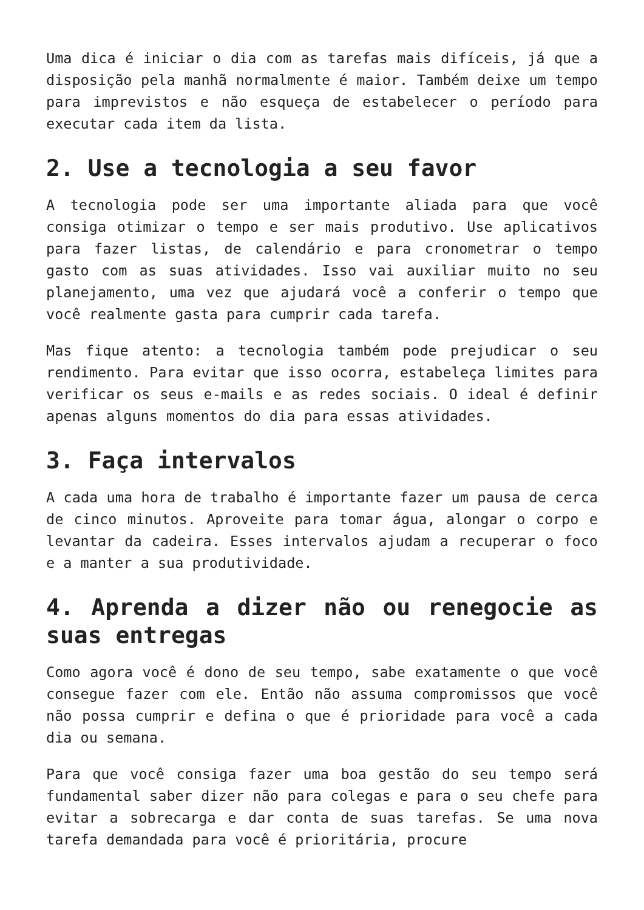Uma dica é iniciar o dia com as tarefas mais difíceis, já que a disposição pela manhã normalmente é maior. Também deixe um tempo para imprevistos e não esqueça de estabelecer o período para executar cada item da lista.
2. Use a tecnologia a seu favor
A tecnologia pode ser uma importante aliada para que você consiga otimizar o tempo e ser mais produtivo. Use aplicativos para fazer listas, de calendário e para cronometrar o tempo gasto com as suas atividades. Isso vai auxiliar muito no seu planejamento, uma vez que ajudará você a conferir o tempo que você realmente gasta para cumprir cada tarefa.
Mas fique atento: a tecnologia também pode prejudicar o seu rendimento. Para evitar que isso ocorra, estabeleça limites para verificar os seus e-mails e as redes sociais. O ideal é definir apenas alguns momentos do dia para essas atividades.
3. Faça intervalos
A cada uma hora de trabalho é importante fazer um pausa de cerca de cinco minutos. Aproveite para tomar água, alongar o corpo e levantar da cadeira. Esses intervalos ajudam a recuperar o foco e a manter a sua produtividade.
4. Aprenda a dizer não ou renegocie as suas entregas
Como agora você é dono de seu tempo, sabe exatamente o que você consegue fazer com ele. Então não assuma compromissos que você não possa cumprir e defina o que é prioridade para você a cada dia ou semana.
Para que você consiga fazer uma boa gestão do seu tempo será fundamental saber dizer não para colegas e para o seu chefe para evitar a sobrecarga e dar conta de suas tarefas. Se uma nova tarefa demandada para você é prioritária, procure